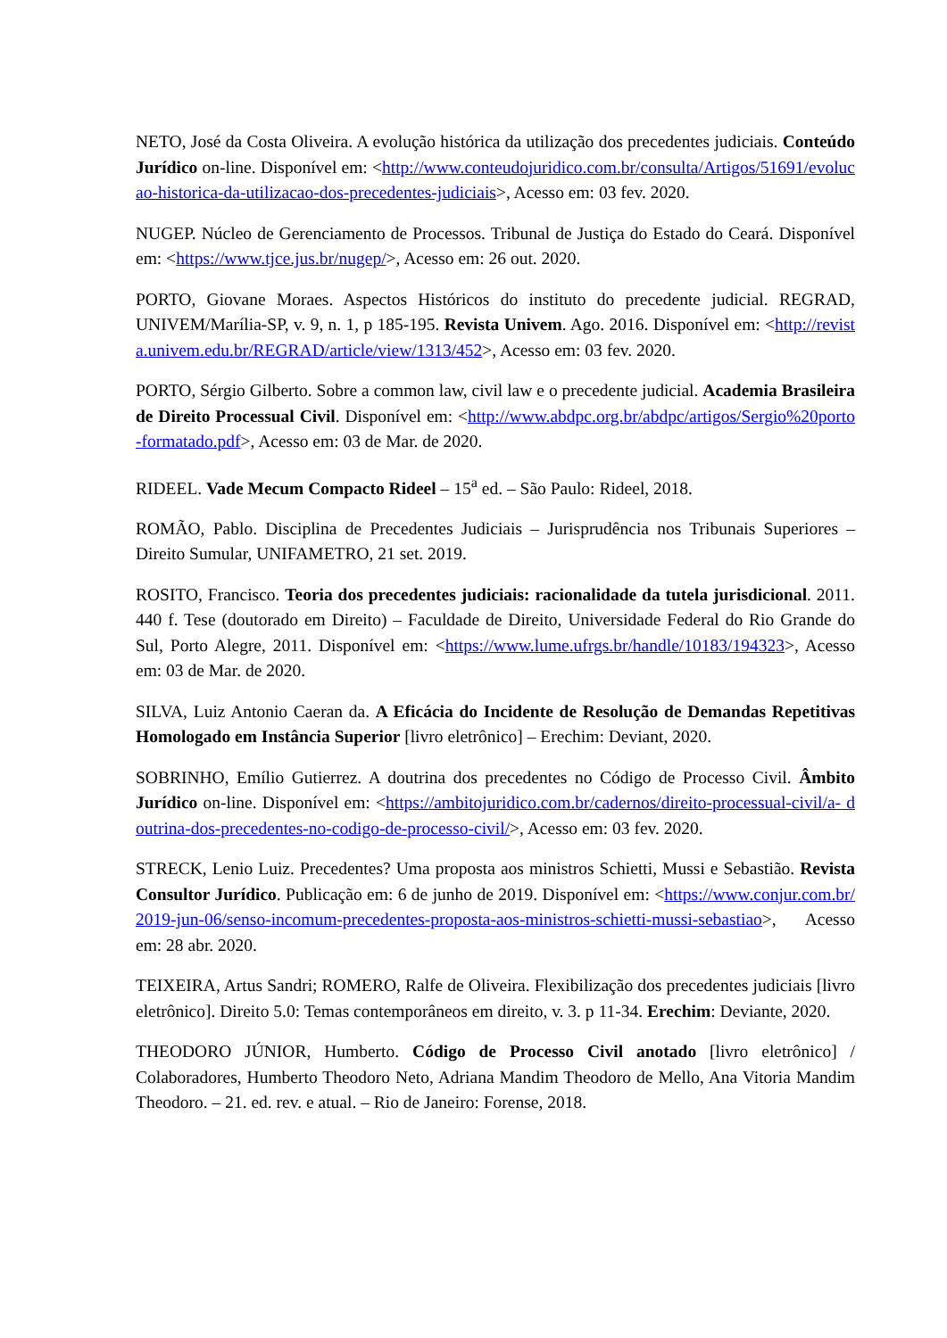NETO, José da Costa Oliveira. A evolução histórica da utilização dos precedentes judiciais. Conteúdo Jurídico on-line. Disponível em: <http://www.conteudojuridico.com.br/consulta/Artigos/51691/evolucao-historica-da-utilizacao-dos-precedentes-judiciais>, Acesso em: 03 fev. 2020.
NUGEP. Núcleo de Gerenciamento de Processos. Tribunal de Justiça do Estado do Ceará. Disponível em: <https://www.tjce.jus.br/nugep/>, Acesso em: 26 out. 2020.
PORTO, Giovane Moraes. Aspectos Históricos do instituto do precedente judicial. REGRAD, UNIVEM/Marília-SP, v. 9, n. 1, p 185-195. Revista Univem. Ago. 2016. Disponível em: <http://revista.univem.edu.br/REGRAD/article/view/1313/452>, Acesso em: 03 fev. 2020.
PORTO, Sérgio Gilberto. Sobre a common law, civil law e o precedente judicial. Academia Brasileira de Direito Processual Civil. Disponível em: <http://www.abdpc.org.br/abdpc/artigos/Sergio%20porto-formatado.pdf>, Acesso em: 03 de Mar. de 2020.
RIDEEL. Vade Mecum Compacto Rideel – 15<sup>a</sup> ed. – São Paulo: Rideel, 2018.
ROMÃO, Pablo. Disciplina de Precedentes Judiciais – Jurisprudência nos Tribunais Superiores – Direito Sumular, UNIFAMETRO, 21 set. 2019.
ROSITO, Francisco. Teoria dos precedentes judiciais: racionalidade da tutela jurisdicional. 2011. 440 f. Tese (doutorado em Direito) – Faculdade de Direito, Universidade Federal do Rio Grande do Sul, Porto Alegre, 2011. Disponível em: <https://www.lume.ufrgs.br/handle/10183/194323>, Acesso em: 03 de Mar. de 2020.
SILVA, Luiz Antonio Caeran da. A Eficácia do Incidente de Resolução de Demandas Repetitivas Homologado em Instância Superior [livro eletrônico] – Erechim: Deviant, 2020.
SOBRINHO, Emílio Gutierrez. A doutrina dos precedentes no Código de Processo Civil. Âmbito Jurídico on-line. Disponível em: <https://ambitojuridico.com.br/cadernos/direito-processual-civil/a- doutrina-dos-precedentes-no-codigo-de-processo-civil/>, Acesso em: 03 fev. 2020.
STRECK, Lenio Luiz. Precedentes? Uma proposta aos ministros Schietti, Mussi e Sebastião. Revista Consultor Jurídico. Publicação em: 6 de junho de 2019. Disponível em: <https://www.conjur.com.br/2019-jun-06/senso-incomum-precedentes-proposta-aos-ministros-schietti-mussi-sebastiao>, Acesso em: 28 abr. 2020.
TEIXEIRA, Artus Sandri; ROMERO, Ralfe de Oliveira. Flexibilização dos precedentes judiciais [livro eletrônico]. Direito 5.0: Temas contemporâneos em direito, v. 3. p 11-34. Erechim: Deviante, 2020.
THEODORO JÚNIOR, Humberto. Código de Processo Civil anotado [livro eletrônico] / Colaboradores, Humberto Theodoro Neto, Adriana Mandim Theodoro de Mello, Ana Vitoria Mandim Theodoro. – 21. ed. rev. e atual. – Rio de Janeiro: Forense, 2018.